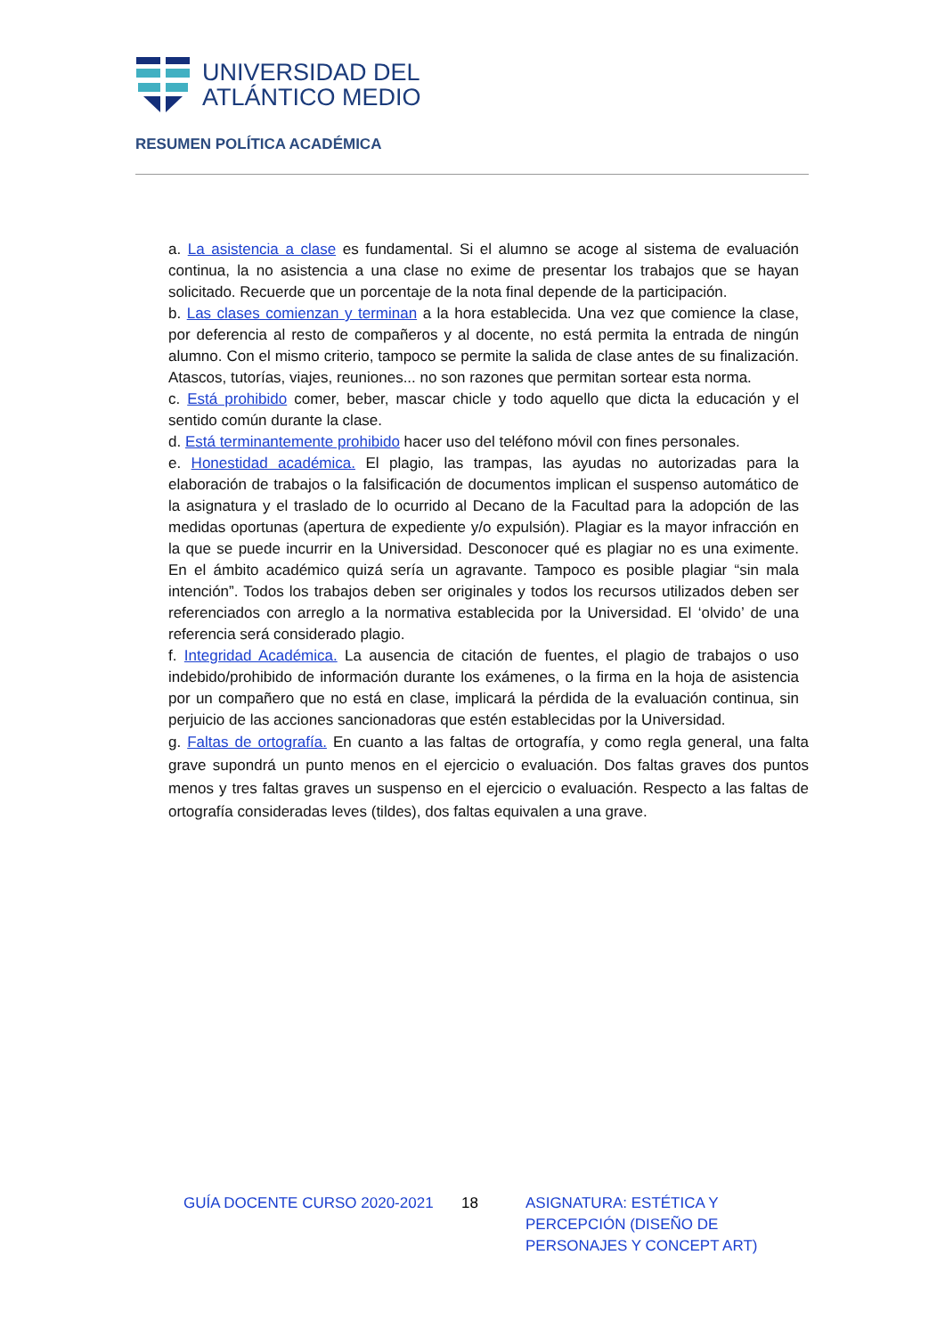UNIVERSIDAD DEL
ATLÁNTICO MEDIO
RESUMEN POLÍTICA ACADÉMICA
a. La asistencia a clase es fundamental. Si el alumno se acoge al sistema de evaluación continua, la no asistencia a una clase no exime de presentar los trabajos que se hayan solicitado. Recuerde que un porcentaje de la nota final depende de la participación.
b. Las clases comienzan y terminan a la hora establecida. Una vez que comience la clase, por deferencia al resto de compañeros y al docente, no está permita la entrada de ningún alumno. Con el mismo criterio, tampoco se permite la salida de clase antes de su finalización. Atascos, tutorías, viajes, reuniones... no son razones que permitan sortear esta norma.
c. Está prohibido comer, beber, mascar chicle y todo aquello que dicta la educación y el sentido común durante la clase.
d. Está terminantemente prohibido hacer uso del teléfono móvil con fines personales.
e. Honestidad académica. El plagio, las trampas, las ayudas no autorizadas para la elaboración de trabajos o la falsificación de documentos implican el suspenso automático de la asignatura y el traslado de lo ocurrido al Decano de la Facultad para la adopción de las medidas oportunas (apertura de expediente y/o expulsión). Plagiar es la mayor infracción en la que se puede incurrir en la Universidad. Desconocer qué es plagiar no es una eximente. En el ámbito académico quizá sería un agravante. Tampoco es posible plagiar “sin mala intención”. Todos los trabajos deben ser originales y todos los recursos utilizados deben ser referenciados con arreglo a la normativa establecida por la Universidad. El ‘olvido’ de una referencia será considerado plagio.
f. Integridad Académica. La ausencia de citación de fuentes, el plagio de trabajos o uso indebido/prohibido de información durante los exámenes, o la firma en la hoja de asistencia por un compañero que no está en clase, implicará la pérdida de la evaluación continua, sin perjuicio de las acciones sancionadoras que estén establecidas por la Universidad.
g. Faltas de ortografía. En cuanto a las faltas de ortografía, y como regla general, una falta grave supondrá un punto menos en el ejercicio o evaluación. Dos faltas graves dos puntos menos y tres faltas graves un suspenso en el ejercicio o evaluación. Respecto a las faltas de ortografía consideradas leves (tildes), dos faltas equivalen a una grave.
GUÍA DOCENTE CURSO 2020-2021 18 ASIGNATURA: ESTÉTICA Y PERCEPCIÓN (DISEÑO DE PERSONAJES Y CONCEPT ART)